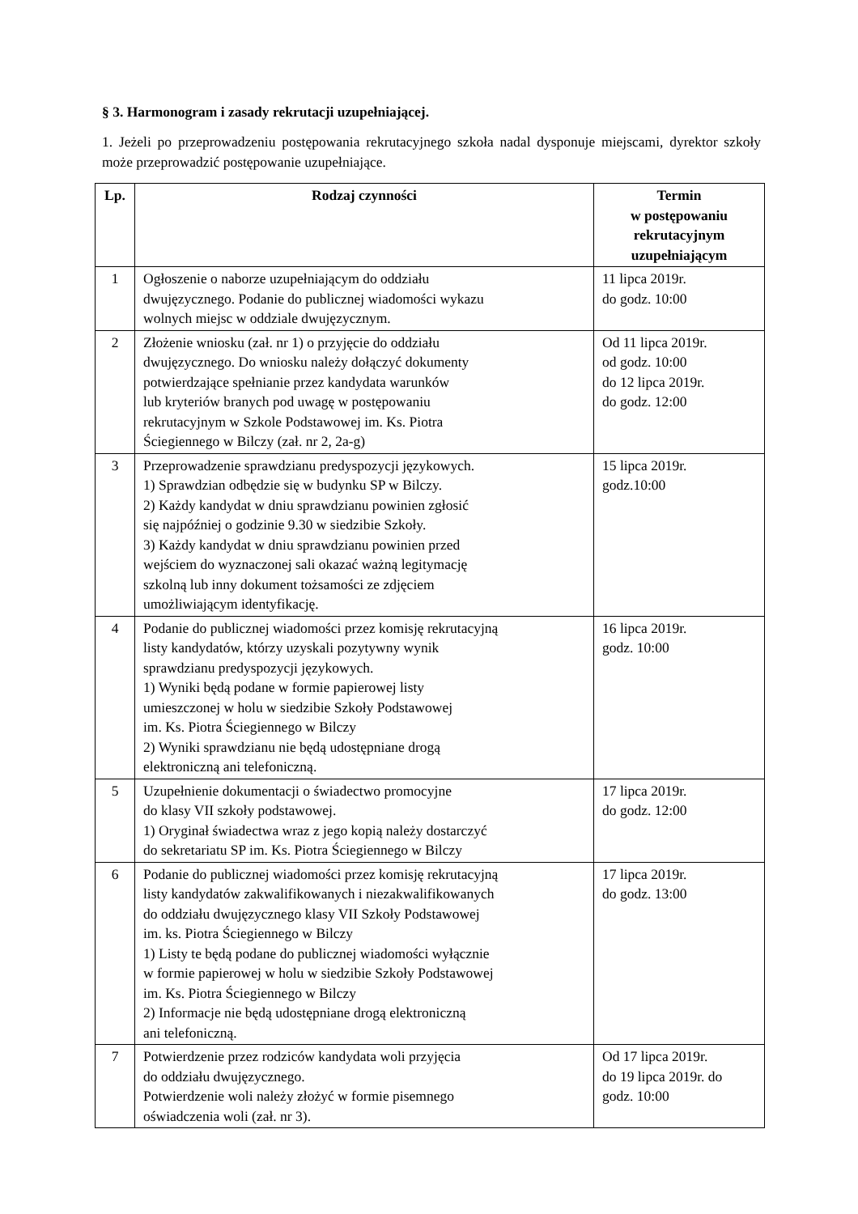§ 3. Harmonogram i zasady rekrutacji uzupełniającej.
1. Jeżeli po przeprowadzeniu postępowania rekrutacyjnego szkoła nadal dysponuje miejscami, dyrektor szkoły może przeprowadzić postępowanie uzupełniające.
| Lp. | Rodzaj czynności | Termin w postępowaniu rekrutacyjnym uzupełniającym |
| --- | --- | --- |
| 1 | Ogłoszenie o naborze uzupełniającym do oddziału dwujęzycznego. Podanie do publicznej wiadomości wykazu wolnych miejsc w oddziale dwujęzycznym. | 11 lipca 2019r. do godz. 10:00 |
| 2 | Złożenie wniosku (zał. nr 1) o przyjęcie do oddziału dwujęzycznego. Do wniosku należy dołączyć dokumenty potwierdzające spełnianie przez kandydata warunków lub kryteriów branych pod uwagę w postępowaniu rekrutacyjnym w Szkole Podstawowej im. Ks. Piotra Ściegiennego w Bilczy (zał. nr 2, 2a-g) | Od 11 lipca 2019r. od godz. 10:00 do 12 lipca 2019r. do godz. 12:00 |
| 3 | Przeprowadzenie sprawdzianu predyspozycji językowych. 1) Sprawdzian odbędzie się w budynku SP w Bilczy. 2) Każdy kandydat w dniu sprawdzianu powinien zgłosić się najpóźniej o godzinie 9.30 w siedzibie Szkoły. 3) Każdy kandydat w dniu sprawdzianu powinien przed wejściem do wyznaczonej sali okazać ważną legitymację szkolną lub inny dokument tożsamości ze zdjęciem umożliwiającym identyfikację. | 15 lipca 2019r. godz.10:00 |
| 4 | Podanie do publicznej wiadomości przez komisję rekrutacyjną listy kandydatów, którzy uzyskali pozytywny wynik sprawdzianu predyspozycji językowych. 1) Wyniki będą podane w formie papierowej listy umieszczonej w holu w siedzibie Szkoły Podstawowej im. Ks. Piotra Ściegiennego w Bilczy 2) Wyniki sprawdzianu nie będą udostępniane drogą elektroniczną ani telefoniczną. | 16 lipca 2019r. godz. 10:00 |
| 5 | Uzupełnienie dokumentacji o świadectwo promocyjne do klasy VII szkoły podstawowej. 1) Oryginał świadectwa wraz z jego kopią należy dostarczyć do sekretariatu SP im. Ks. Piotra Ściegiennego w Bilczy | 17 lipca 2019r. do godz. 12:00 |
| 6 | Podanie do publicznej wiadomości przez komisję rekrutacyjną listy kandydatów zakwalifikowanych i niezakwalifikowanych do oddziału dwujęzycznego klasy VII Szkoły Podstawowej im. ks. Piotra Ściegiennego w Bilczy 1) Listy te będą podane do publicznej wiadomości wyłącznie w formie papierowej w holu w siedzibie Szkoły Podstawowej im. Ks. Piotra Ściegiennego w Bilczy 2) Informacje nie będą udostępniane drogą elektroniczną ani telefoniczną. | 17 lipca 2019r. do godz. 13:00 |
| 7 | Potwierdzenie przez rodziców kandydata woli przyjęcia do oddziału dwujęzycznego. Potwierdzenie woli należy złożyć w formie pisemnego oświadczenia woli (zał. nr 3). | Od 17 lipca 2019r. do 19 lipca 2019r. do godz. 10:00 |